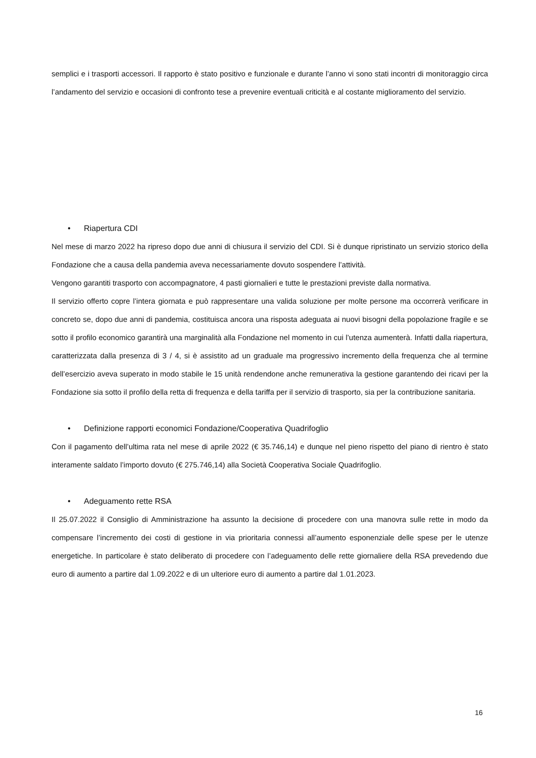semplici e i trasporti accessori. Il rapporto è stato positivo e funzionale e durante l’anno vi sono stati incontri di monitoraggio circa l’andamento del servizio e occasioni di confronto tese a prevenire eventuali criticità e al costante miglioramento del servizio.
• Riapertura CDI
Nel mese di marzo 2022 ha ripreso dopo due anni di chiusura il servizio del CDI. Si è dunque ripristinato un servizio storico della Fondazione che a causa della pandemia aveva necessariamente dovuto sospendere l’attività.
Vengono garantiti trasporto con accompagnatore, 4 pasti giornalieri e tutte le prestazioni previste dalla normativa.
Il servizio offerto copre l’intera giornata e può rappresentare una valida soluzione per molte persone ma occorrerà verificare in concreto se, dopo due anni di pandemia, costituisca ancora una risposta adeguata ai nuovi bisogni della popolazione fragile e se sotto il profilo economico garantirà una marginalità alla Fondazione nel momento in cui l’utenza aumenterà. Infatti dalla riapertura, caratterizzata dalla presenza di 3 / 4, si è assistito ad un graduale ma progressivo incremento della frequenza che al termine dell’esercizio aveva superato in modo stabile le 15 unità rendendone anche remunerativa la gestione garantendo dei ricavi per la Fondazione sia sotto il profilo della retta di frequenza e della tariffa per il servizio di trasporto, sia per la contribuzione sanitaria.
• Definizione rapporti economici Fondazione/Cooperativa Quadrifoglio
Con il pagamento dell’ultima rata nel mese di aprile 2022 (€ 35.746,14) e dunque nel pieno rispetto del piano di rientro è stato interamente saldato l’importo dovuto (€ 275.746,14) alla Società Cooperativa Sociale Quadrifoglio.
• Adeguamento rette RSA
Il 25.07.2022 il Consiglio di Amministrazione ha assunto la decisione di procedere con una manovra sulle rette in modo da compensare l’incremento dei costi di gestione in via prioritaria connessi all’aumento esponenziale delle spese per le utenze energetiche. In particolare è stato deliberato di procedere con l’adeguamento delle rette giornaliere della RSA prevedendo due euro di aumento a partire dal 1.09.2022 e di un ulteriore euro di aumento a partire dal 1.01.2023.
16